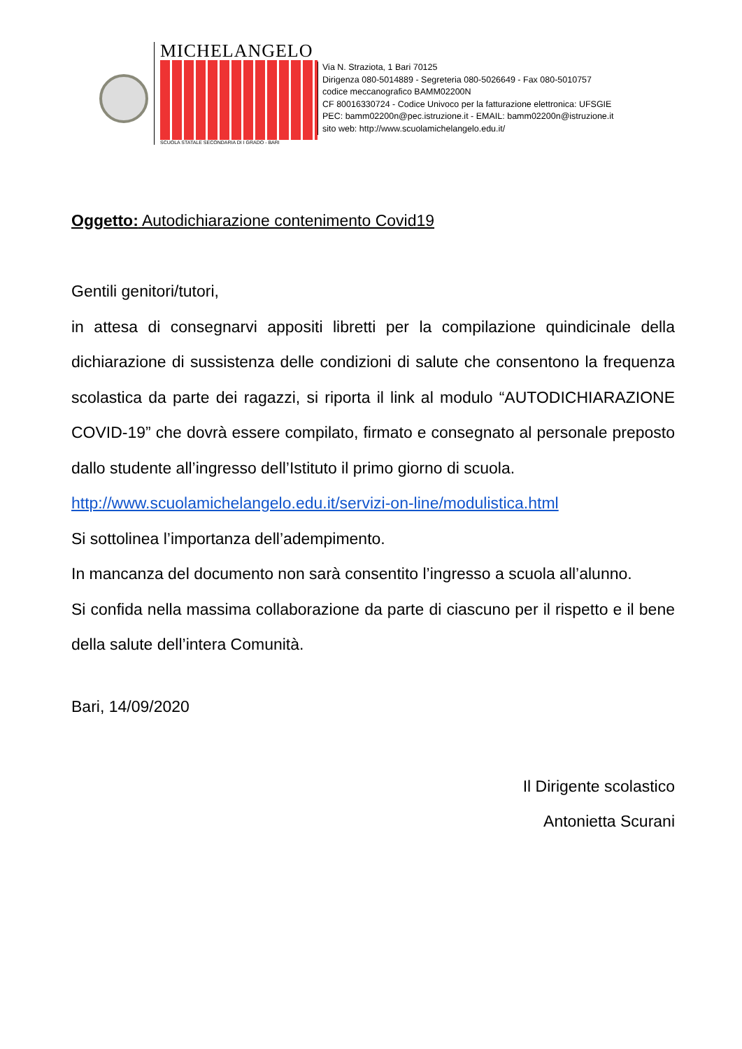MICHELANGELO
SCUOLA STATALE SECONDARIA DI I GRADO - BARI
Via N. Straziota, 1 Bari 70125
Dirigenza 080-5014889 - Segreteria 080-5026649 - Fax 080-5010757
codice meccanografico BAMM02200N
CF 80016330724 - Codice Univoco per la fatturazione elettronica: UFSGIE
PEC: bamm02200n@pec.istruzione.it - EMAIL: bamm02200n@istruzione.it
sito web: http://www.scuolamichelangelo.edu.it/
Oggetto: Autodichiarazione contenimento Covid19
Gentili genitori/tutori,
in attesa di consegnarvi appositi libretti per la compilazione quindicinale della dichiarazione di sussistenza delle condizioni di salute che consentono la frequenza scolastica da parte dei ragazzi, si riporta il link al modulo “AUTODICHIARAZIONE COVID-19” che dovrà essere compilato, firmato e consegnato al personale preposto dallo studente all’ingresso dell’Istituto il primo giorno di scuola.
http://www.scuolamichelangelo.edu.it/servizi-on-line/modulistica.html
Si sottolinea l’importanza dell’adempimento.
In mancanza del documento non sarà consentito l’ingresso a scuola all’alunno.
Si confida nella massima collaborazione da parte di ciascuno per il rispetto e il bene della salute dell’intera Comunità.
Bari, 14/09/2020
Il Dirigente scolastico
Antonietta Scurani